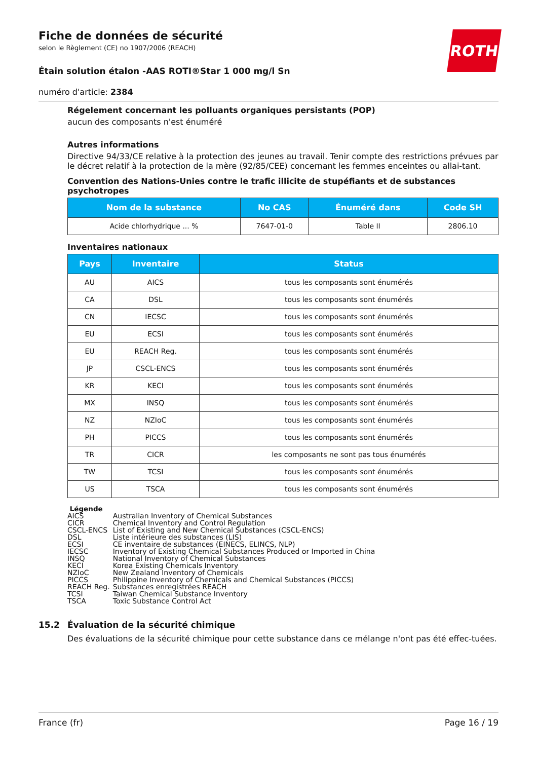ROTH
Fiche de données de sécurité
selon le Règlement (CE) no 1907/2006 (REACH)
Étain solution étalon -AAS ROTI®Star 1 000 mg/l Sn
numéro d'article: 2384
Régelement concernant les polluants organiques persistants (POP)
aucun des composants n'est énuméré
Autres informations
Directive 94/33/CE relative à la protection des jeunes au travail. Tenir compte des restrictions prévues par le décret relatif à la protection de la mère (92/85/CEE) concernant les femmes enceintes ou allai-tant.
Convention des Nations-Unies contre le trafic illicite de stupéfiants et de substances psychotropes
| Nom de la substance | No CAS | Énuméré dans | Code SH |
| --- | --- | --- | --- |
| Acide chlorhydrique ... % | 7647-01-0 | Table II | 2806.10 |
Inventaires nationaux
| Pays | Inventaire | Status |
| --- | --- | --- |
| AU | AICS | tous les composants sont énumérés |
| CA | DSL | tous les composants sont énumérés |
| CN | IECSC | tous les composants sont énumérés |
| EU | ECSI | tous les composants sont énumérés |
| EU | REACH Reg. | tous les composants sont énumérés |
| JP | CSCL-ENCS | tous les composants sont énumérés |
| KR | KECI | tous les composants sont énumérés |
| MX | INSQ | tous les composants sont énumérés |
| NZ | NZIoC | tous les composants sont énumérés |
| PH | PICCS | tous les composants sont énumérés |
| TR | CICR | les composants ne sont pas tous énumérés |
| TW | TCSI | tous les composants sont énumérés |
| US | TSCA | tous les composants sont énumérés |
Légende
| AICS | Australian Inventory of Chemical Substances |
| CICR | Chemical Inventory and Control Regulation |
| CSCL-ENCS | List of Existing and New Chemical Substances (CSCL-ENCS) |
| DSL | Liste intérieure des substances (LIS) |
| ECSI | CE inventaire de substances (EINECS, ELINCS, NLP) |
| IECSC | Inventory of Existing Chemical Substances Produced or Imported in China |
| INSQ | National Inventory of Chemical Substances |
| KECI | Korea Existing Chemicals Inventory |
| NZIoC | New Zealand Inventory of Chemicals |
| PICCS | Philippine Inventory of Chemicals and Chemical Substances (PICCS) |
| REACH Reg. | Substances enregistrées REACH |
| TCSI | Taiwan Chemical Substance Inventory |
| TSCA | Toxic Substance Control Act |
15.2 Évaluation de la sécurité chimique
Des évaluations de la sécurité chimique pour cette substance dans ce mélange n'ont pas été effec-tuées.
France (fr) Page 16 / 19